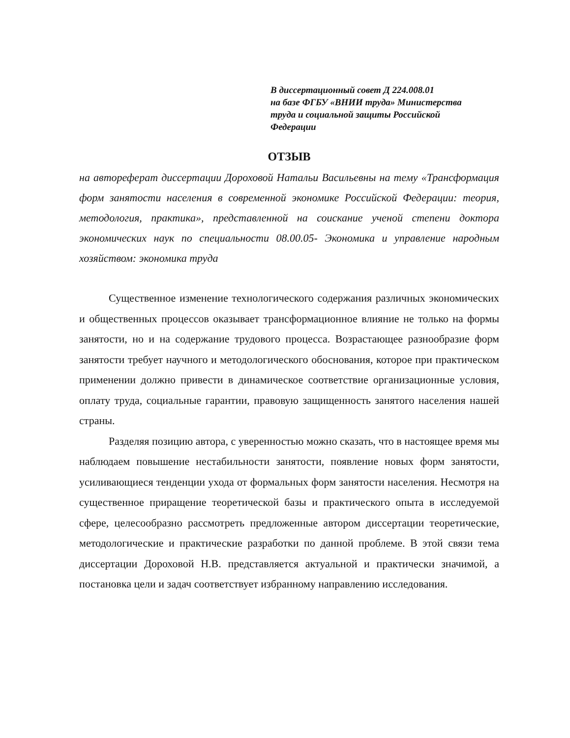В диссертационный совет Д 224.008.01
на базе ФГБУ «ВНИИ труда» Министерства
труда и социальной защиты Российской
Федерации
ОТЗЫВ
на автореферат диссертации Дороховой Натальи Васильевны на тему «Трансформация форм занятости населения в современной экономике Российской Федерации: теория, методология, практика», представленной на соискание ученой степени доктора экономических наук по специальности 08.00.05- Экономика и управление народным хозяйством: экономика труда
Существенное изменение технологического содержания различных экономических и общественных процессов оказывает трансформационное влияние не только на формы занятости, но и на содержание трудового процесса. Возрастающее разнообразие форм занятости требует научного и методологического обоснования, которое при практическом применении должно привести в динамическое соответствие организационные условия, оплату труда, социальные гарантии, правовую защищенность занятого населения нашей страны.
Разделяя позицию автора, с уверенностью можно сказать, что в настоящее время мы наблюдаем повышение нестабильности занятости, появление новых форм занятости, усиливающиеся тенденции ухода от формальных форм занятости населения. Несмотря на существенное приращение теоретической базы и практического опыта в исследуемой сфере, целесообразно рассмотреть предложенные автором диссертации теоретические, методологические и практические разработки по данной проблеме. В этой связи тема диссертации Дороховой Н.В. представляется актуальной и практически значимой, а постановка цели и задач соответствует избранному направлению исследования.